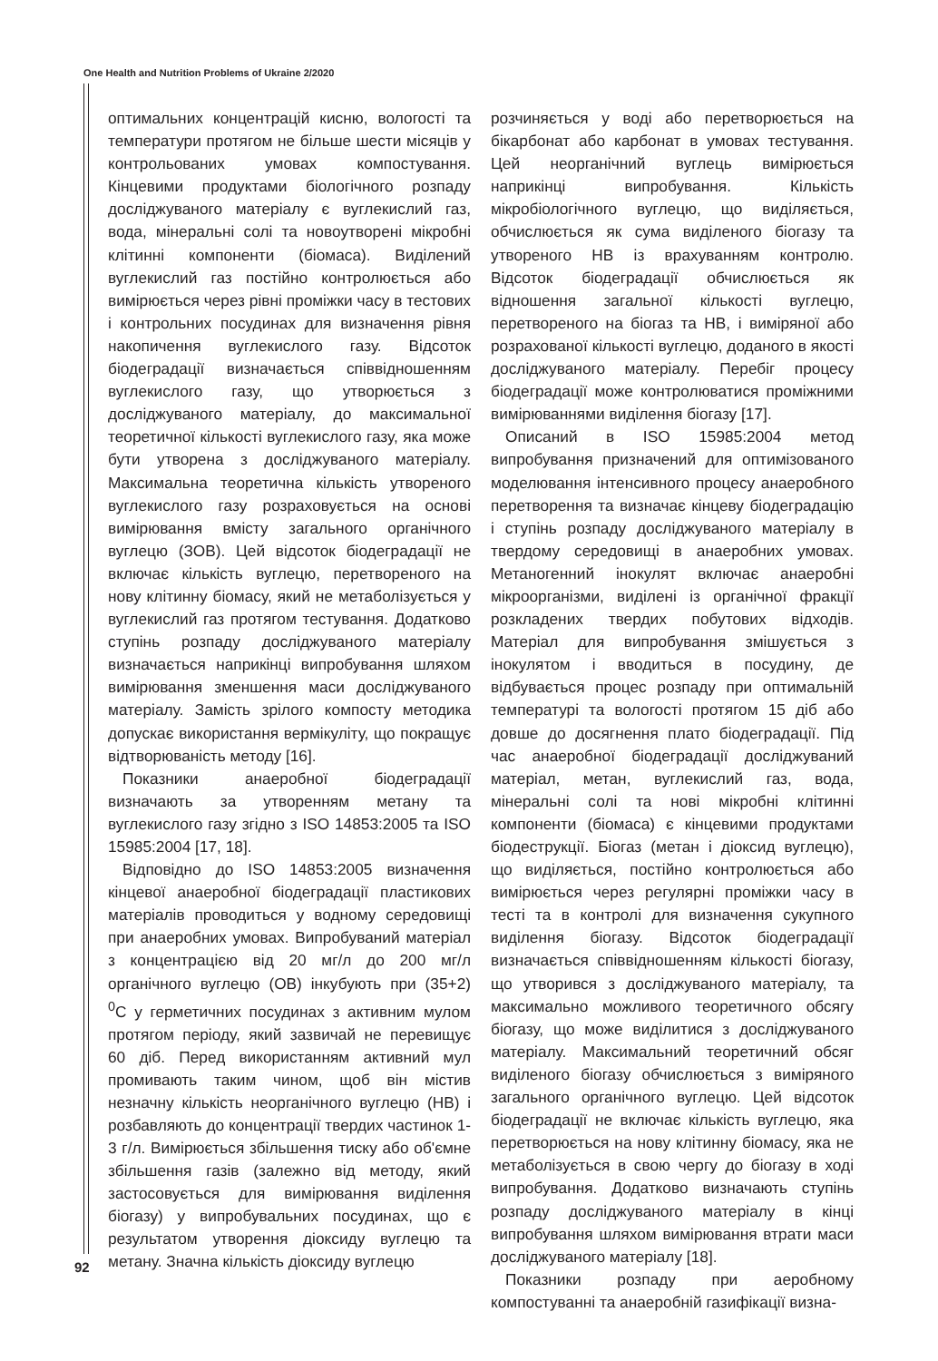One Health and Nutrition Problems of Ukraine 2/2020
оптимальних концентрацій кисню, вологості та температури протягом не більше шести місяців у контрольованих умовах компостування. Кінцевими продуктами біологічного розпаду досліджуваного матеріалу є вуглекислий газ, вода, мінеральні солі та новоутворені мікробні клітинні компоненти (біомаса). Виділений вуглекислий газ постійно контролюється або вимірюється через рівні проміжки часу в тестових і контрольних посудинах для визначення рівня накопичення вуглекислого газу. Відсоток біодеградації визначається співвідношенням вуглекислого газу, що утворюється з досліджуваного матеріалу, до максимальної теоретичної кількості вуглекислого газу, яка може бути утворена з досліджуваного матеріалу. Максимальна теоретична кількість утвореного вуглекислого газу розраховується на основі вимірювання вмісту загального органічного вуглецю (ЗОВ). Цей відсоток біодеградації не включає кількість вуглецю, перетвореного на нову клітинну біомасу, який не метаболізується у вуглекислий газ протягом тестування. Додатково ступінь розпаду досліджуваного матеріалу визначається наприкінці випробування шляхом вимірювання зменшення маси досліджуваного матеріалу. Замість зрілого компосту методика допускає використання вермікуліту, що покращує відтворюваність методу [16].
Показники анаеробної біодеградації визначають за утворенням метану та вуглекислого газу згідно з ISO 14853:2005 та ISO 15985:2004 [17, 18].
Відповідно до ISO 14853:2005 визначення кінцевої анаеробної біодеградації пластикових матеріалів проводиться у водному середовищі при анаеробних умовах. Випробуваний матеріал з концентрацією від 20 мг/л до 200 мг/л органічного вуглецю (ОВ) інкубують при (35+2) <sup>0</sup>С у герметичних посудинах з активним мулом протягом періоду, який зазвичай не перевищує 60 діб. Перед використанням активний мул промивають таким чином, щоб він містив незначну кількість неорганічного вуглецю (НВ) і розбавляють до концентрації твердих частинок 1-3 г/л. Вимірюється збільшення тиску або об'ємне збільшення газів (залежно від методу, який застосовується для вимірювання виділення біогазу) у випробувальних посудинах, що є результатом утворення діоксиду вуглецю та метану. Значна кількість діоксиду вуглецю
розчиняється у воді або перетворюється на бікарбонат або карбонат в умовах тестування. Цей неорганічний вуглець вимірюється наприкінці випробування. Кількість мікробіологічного вуглецю, що виділяється, обчислюється як сума виділеного біогазу та утвореного НВ із врахуванням контролю. Відсоток біодеградації обчислюється як відношення загальної кількості вуглецю, перетвореного на біогаз та НВ, і виміряної або розрахованої кількості вуглецю, доданого в якості досліджуваного матеріалу. Перебіг процесу біодеградації може контролюватися проміжними вимірюваннями виділення біогазу [17].
Описаний в ISO 15985:2004 метод випробування призначений для оптимізованого моделювання інтенсивного процесу анаеробного перетворення та визначає кінцеву біодеградацію і ступінь розпаду досліджуваного матеріалу в твердому середовищі в анаеробних умовах. Метаногенний інокулят включає анаеробні мікроорганізми, виділені із органічної фракції розкладених твердих побутових відходів. Матеріал для випробування змішується з інокулятом і вводиться в посудину, де відбувається процес розпаду при оптимальній температурі та вологості протягом 15 діб або довше до досягнення плато біодеградації. Під час анаеробної біодеградації досліджуваний матеріал, метан, вуглекислий газ, вода, мінеральні солі та нові мікробні клітинні компоненти (біомаса) є кінцевими продуктами біодеструкції. Біогаз (метан і діоксид вуглецю), що виділяється, постійно контролюється або вимірюється через регулярні проміжки часу в тесті та в контролі для визначення сукупного виділення біогазу. Відсоток біодеградації визначається співвідношенням кількості біогазу, що утворився з досліджуваного матеріалу, та максимально можливого теоретичного обсягу біогазу, що може виділитися з досліджуваного матеріалу. Максимальний теоретичний обсяг виділеного біогазу обчислюється з виміряного загального органічного вуглецю. Цей відсоток біодеградації не включає кількість вуглецю, яка перетворюється на нову клітинну біомасу, яка не метаболізується в свою чергу до біогазу в ході випробування. Додатково визначають ступінь розпаду досліджуваного матеріалу в кінці випробування шляхом вимірювання втрати маси досліджуваного матеріалу [18].
Показники розпаду при аеробному компостуванні та анаеробній газифікації визна-
92